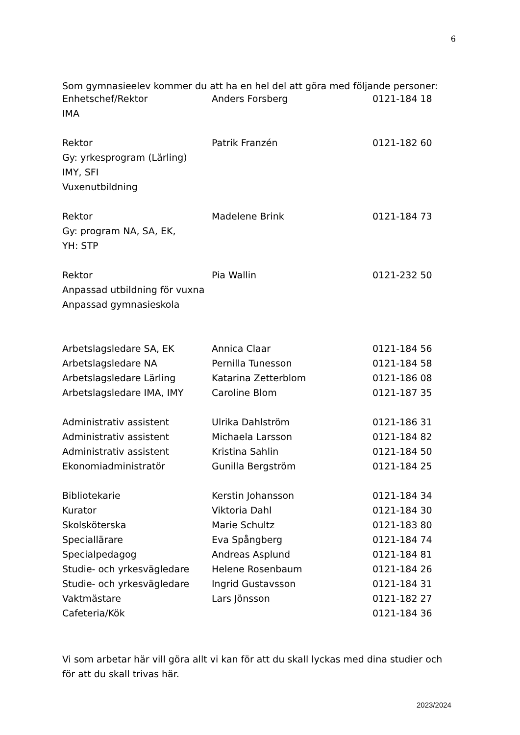6
Som gymnasieelev kommer du att ha en hel del att göra med följande personer:
| Enhetschef/Rektor | Anders Forsberg | 0121-184 18 |
| IMA | | |
| Rektor | Patrik Franzén | 0121-182 60 |
| Gy: yrkesprogram (Lärling) | | |
| IMY, SFI | | |
| Vuxenutbildning | | |
| Rektor | Madelene Brink | 0121-184 73 |
| Gy: program NA, SA, EK, | | |
| YH: STP | | |
| Rektor | Pia Wallin | 0121-232 50 |
| Anpassad utbildning för vuxna | | |
| Anpassad gymnasieskola | | |
| Arbetslagsledare SA, EK | Annica Claar | 0121-184 56 |
| Arbetslagsledare NA | Pernilla Tunesson | 0121-184 58 |
| Arbetslagsledare Lärling | Katarina Zetterblom | 0121-186 08 |
| Arbetslagsledare IMA, IMY | Caroline Blom | 0121-187 35 |
| Administrativ assistent | Ulrika Dahlström | 0121-186 31 |
| Administrativ assistent | Michaela Larsson | 0121-184 82 |
| Administrativ assistent | Kristina Sahlin | 0121-184 50 |
| Ekonomiadministratör | Gunilla Bergström | 0121-184 25 |
| Bibliotekarie | Kerstin Johansson | 0121-184 34 |
| Kurator | Viktoria Dahl | 0121-184 30 |
| Skolsköterska | Marie Schultz | 0121-183 80 |
| Speciallärare | Eva Spångberg | 0121-184 74 |
| Specialpedagog | Andreas Asplund | 0121-184 81 |
| Studie- och yrkesvägledare | Helene Rosenbaum | 0121-184 26 |
| Studie- och yrkesvägledare | Ingrid Gustavsson | 0121-184 31 |
| Vaktmästare | Lars Jönsson | 0121-182 27 |
| Cafeteria/Kök | | 0121-184 36 |
Vi som arbetar här vill göra allt vi kan för att du skall lyckas med dina studier och för att du skall trivas här.
2023/2024